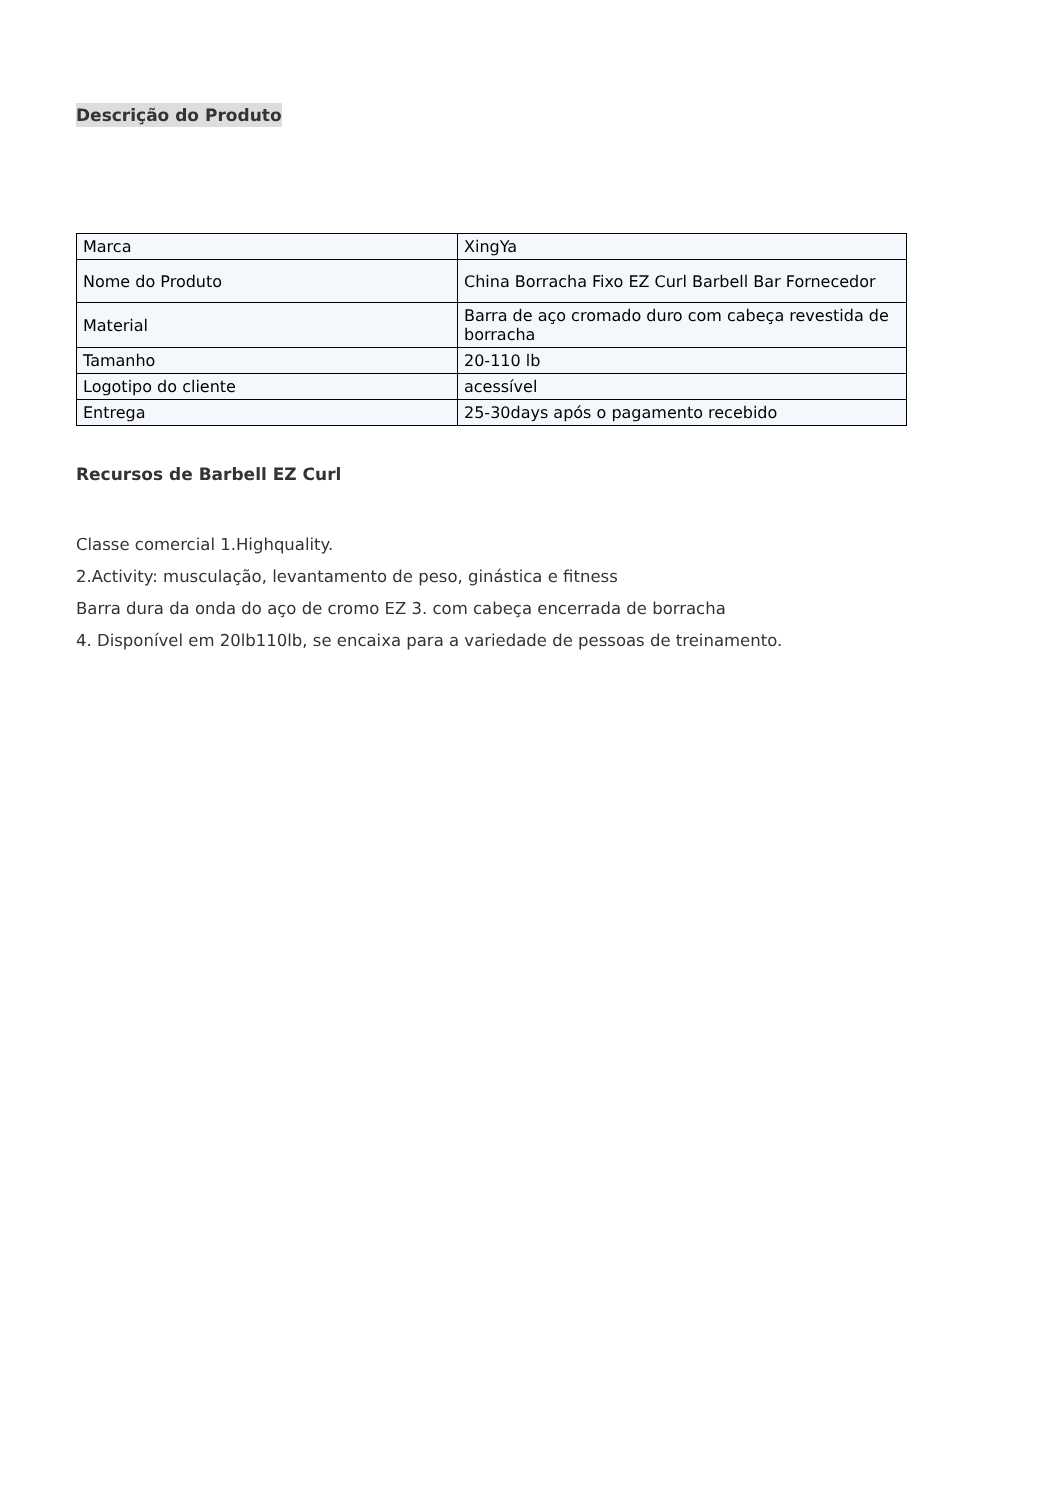Descrição do Produto
| Marca | XingYa |
| Nome do Produto | China Borracha Fixo EZ Curl Barbell Bar Fornecedor |
| Material | Barra de aço cromado duro com cabeça revestida de borracha |
| Tamanho | 20-110 lb |
| Logotipo do cliente | acessível |
| Entrega | 25-30days após o pagamento recebido |
Recursos de Barbell EZ Curl
Classe comercial 1.Highquality.
2.Activity: musculação, levantamento de peso, ginástica e fitness
Barra dura da onda do aço de cromo EZ 3. com cabeça encerrada de borracha
4. Disponível em 20lb110lb, se encaixa para a variedade de pessoas de treinamento.